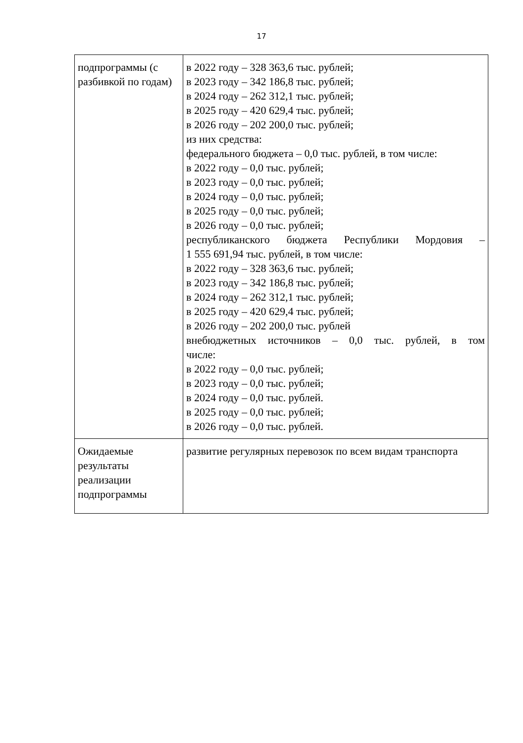17
| подпрограммы (с разбивкой по годам) | в 2022 году – 328 363,6 тыс. рублей; в 2023 году – 342 186,8 тыс. рублей; в 2024 году – 262 312,1 тыс. рублей; в 2025 году – 420 629,4 тыс. рублей; в 2026 году – 202 200,0 тыс. рублей; из них средства: федерального бюджета – 0,0 тыс. рублей, в том числе: в 2022 году – 0,0 тыс. рублей; в 2023 году – 0,0 тыс. рублей; в 2024 году – 0,0 тыс. рублей; в 2025 году – 0,0 тыс. рублей; в 2026 году – 0,0 тыс. рублей; республиканского бюджета Республики Мордовия – 1 555 691,94 тыс. рублей, в том числе: в 2022 году – 328 363,6 тыс. рублей; в 2023 году – 342 186,8 тыс. рублей; в 2024 году – 262 312,1 тыс. рублей; в 2025 году – 420 629,4 тыс. рублей; в 2026 году – 202 200,0 тыс. рублей внебюджетных источников – 0,0 тыс. рублей, в том числе: в 2022 году – 0,0 тыс. рублей; в 2023 году – 0,0 тыс. рублей; в 2024 году – 0,0 тыс. рублей. в 2025 году – 0,0 тыс. рублей; в 2026 году – 0,0 тыс. рублей. |
| Ожидаемые результаты реализации подпрограммы | развитие регулярных перевозок по всем видам транспорта |